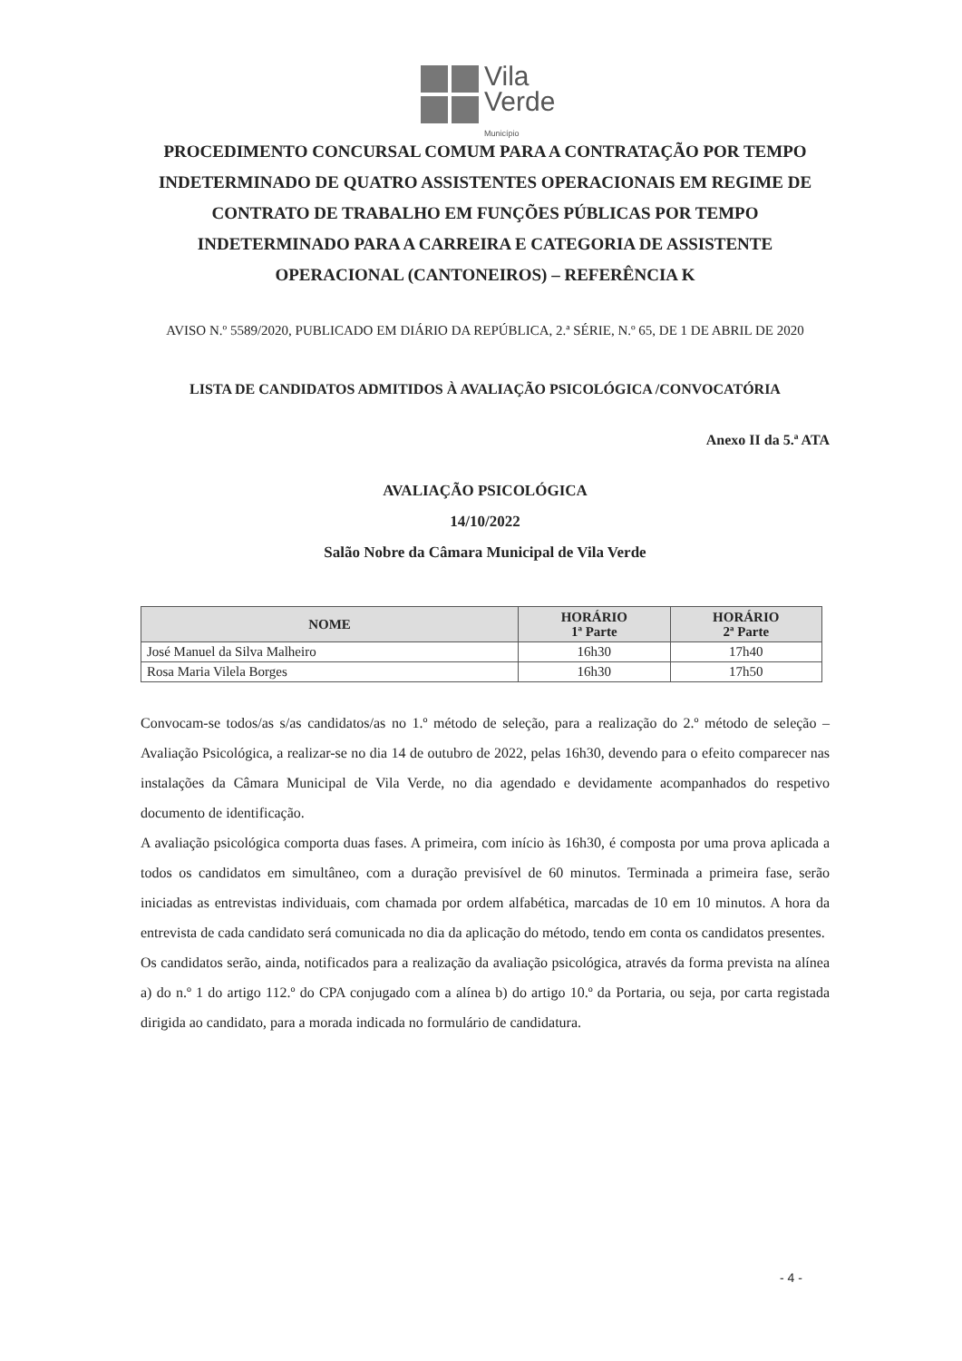Vila
Verde
Município
PROCEDIMENTO CONCURSAL COMUM PARA A CONTRATAÇÃO POR TEMPO INDETERMINADO DE QUATRO ASSISTENTES OPERACIONAIS EM REGIME DE CONTRATO DE TRABALHO EM FUNÇÕES PÚBLICAS POR TEMPO INDETERMINADO PARA A CARREIRA E CATEGORIA DE ASSISTENTE OPERACIONAL (CANTONEIROS) – REFERÊNCIA K
AVISO N.º 5589/2020, PUBLICADO EM DIÁRIO DA REPÚBLICA, 2.ª SÉRIE, N.º 65, DE 1 DE ABRIL DE 2020
LISTA DE CANDIDATOS ADMITIDOS À AVALIAÇÃO PSICOLÓGICA /CONVOCATÓRIA
Anexo II da 5.ª ATA
AVALIAÇÃO PSICOLÓGICA
14/10/2022
Salão Nobre da Câmara Municipal de Vila Verde
| NOME | HORÁRIO 1ª Parte | HORÁRIO 2ª Parte |
| --- | --- | --- |
| José Manuel da Silva Malheiro | 16h30 | 17h40 |
| Rosa Maria Vilela Borges | 16h30 | 17h50 |
Convocam-se todos/as s/as candidatos/as no 1.º método de seleção, para a realização do 2.º método de seleção – Avaliação Psicológica, a realizar-se no dia 14 de outubro de 2022, pelas 16h30, devendo para o efeito comparecer nas instalações da Câmara Municipal de Vila Verde, no dia agendado e devidamente acompanhados do respetivo documento de identificação.
A avaliação psicológica comporta duas fases. A primeira, com início às 16h30, é composta por uma prova aplicada a todos os candidatos em simultâneo, com a duração previsível de 60 minutos. Terminada a primeira fase, serão iniciadas as entrevistas individuais, com chamada por ordem alfabética, marcadas de 10 em 10 minutos. A hora da entrevista de cada candidato será comunicada no dia da aplicação do método, tendo em conta os candidatos presentes.
Os candidatos serão, ainda, notificados para a realização da avaliação psicológica, através da forma prevista na alínea a) do n.º 1 do artigo 112.º do CPA conjugado com a alínea b) do artigo 10.º da Portaria, ou seja, por carta registada dirigida ao candidato, para a morada indicada no formulário de candidatura.
- 4 -